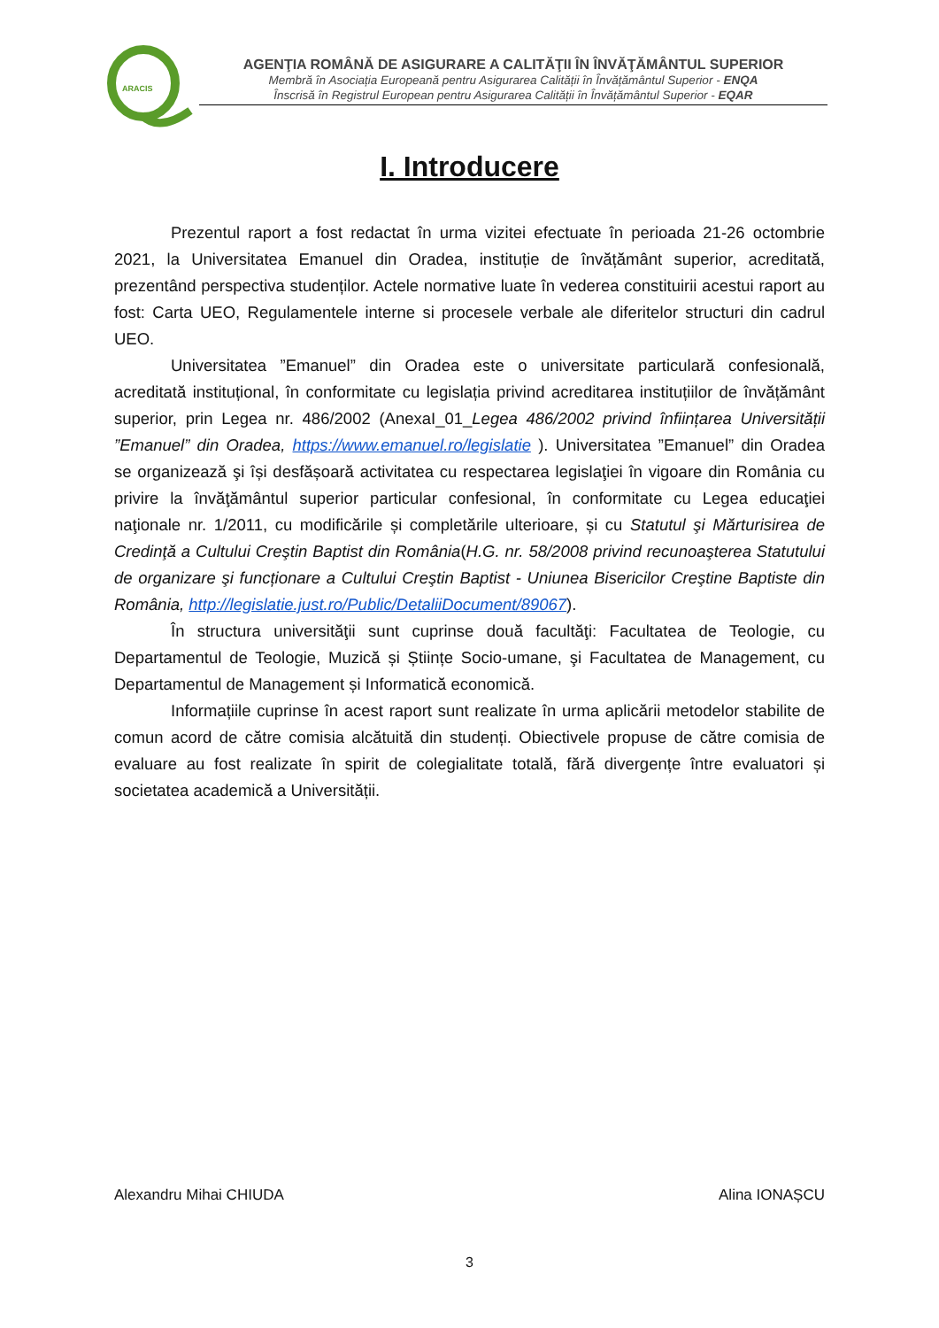ARACIS
AGENŢIA ROMÂNĂ DE ASIGURARE A CALITĂŢII ÎN ÎNVĂŢĂMÂNTUL SUPERIOR
Membră în Asociația Europeană pentru Asigurarea Calității în Învățământul Superior - ENQA
Înscrisă în Registrul European pentru Asigurarea Calității în Învățământul Superior - EQAR
I. Introducere
Prezentul raport a fost redactat în urma vizitei efectuate în perioada 21-26 octombrie 2021, la Universitatea Emanuel din Oradea, instituție de învățământ superior, acreditată, prezentând perspectiva studenților. Actele normative luate în vederea constituirii acestui raport au fost: Carta UEO, Regulamentele interne si procesele verbale ale diferitelor structuri din cadrul UEO.
Universitatea ”Emanuel” din Oradea este o universitate particulară confesională, acreditată instituțional, în conformitate cu legislația privind acreditarea instituțiilor de învățământ superior, prin Legea nr. 486/2002 (AnexaI_01_Legea 486/2002 privind înființarea Universității ”Emanuel” din Oradea, https://www.emanuel.ro/legislatie ). Universitatea ”Emanuel” din Oradea se organizează şi își desfășoară activitatea cu respectarea legislaţiei în vigoare din România cu privire la învăţământul superior particular confesional, în conformitate cu Legea educaţiei naţionale nr. 1/2011, cu modificările și completările ulterioare, și cu Statutul şi Mărturisirea de Credinţă a Cultului Creştin Baptist din România(H.G. nr. 58/2008 privind recunoaşterea Statutului de organizare şi funcționare a Cultului Creştin Baptist - Uniunea Bisericilor Creştine Baptiste din România, http://legislatie.just.ro/Public/DetaliiDocument/89067).
În structura universităţii sunt cuprinse două facultăţi: Facultatea de Teologie, cu Departamentul de Teologie, Muzică și Științe Socio-umane, şi Facultatea de Management, cu Departamentul de Management și Informatică economică.
Informațiile cuprinse în acest raport sunt realizate în urma aplicării metodelor stabilite de comun acord de către comisia alcătuită din studenți. Obiectivele propuse de către comisia de evaluare au fost realizate în spirit de colegialitate totală, fără divergențe între evaluatori și societatea academică a Universității.
Alexandru Mihai CHIUDA Alina IONAȘCU
3